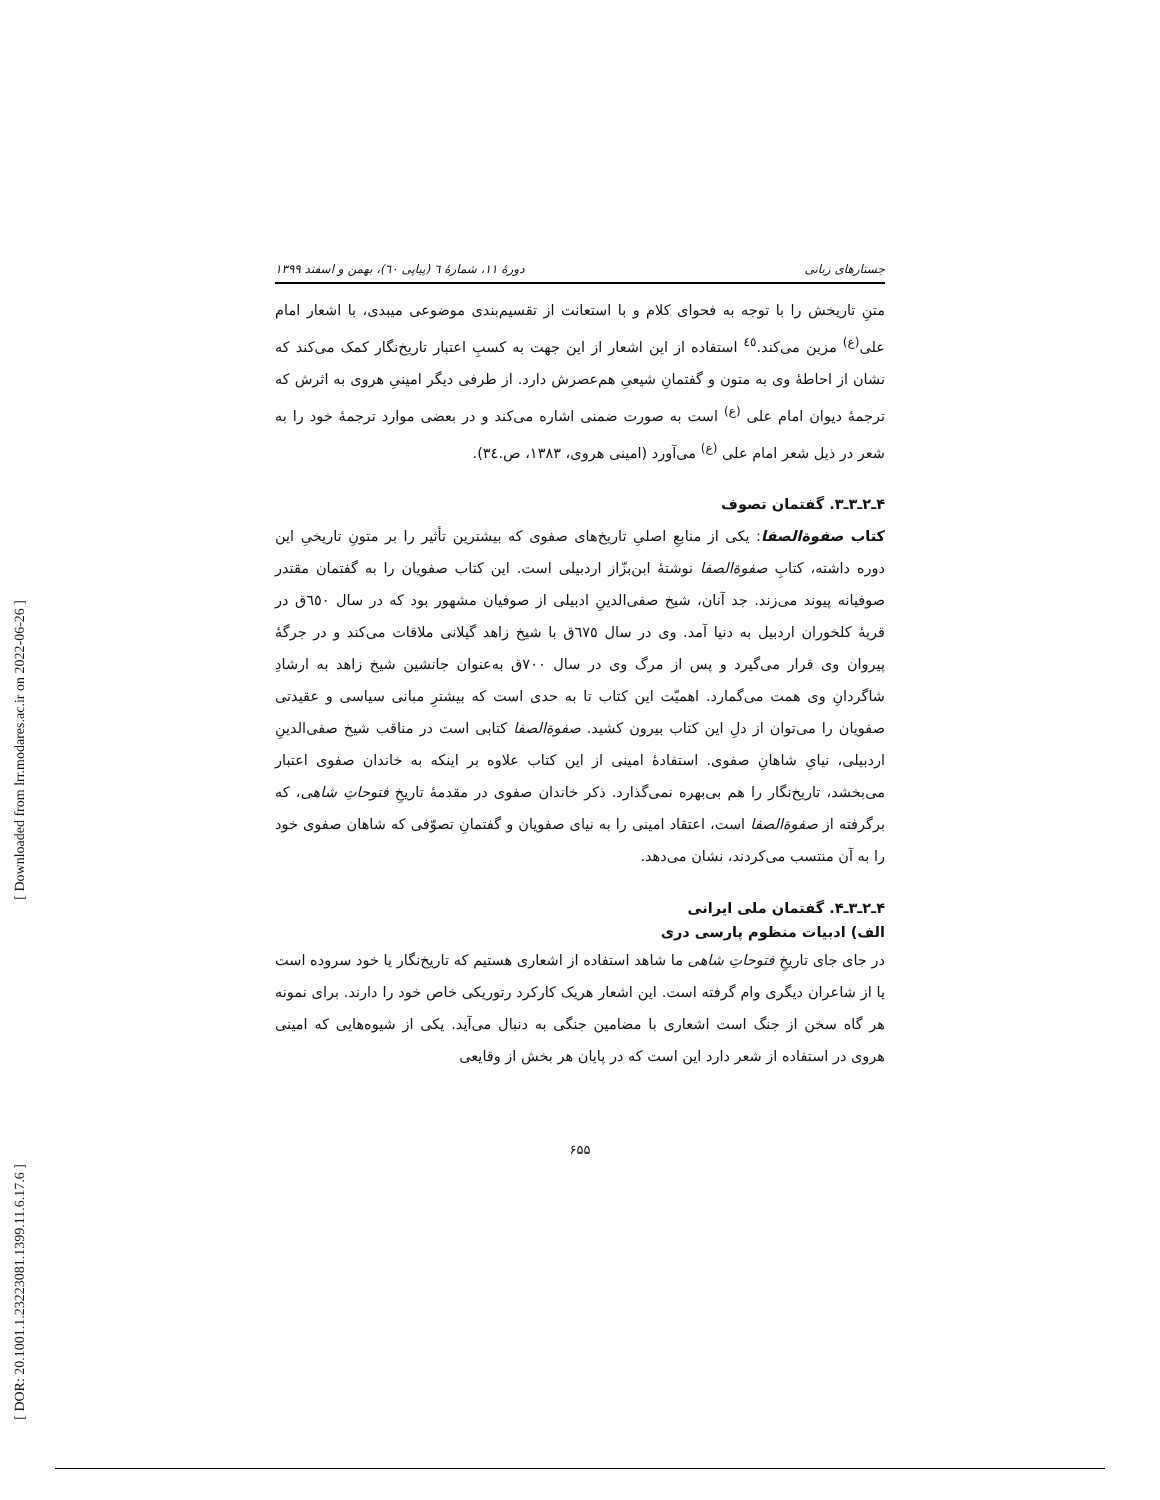[ Downloaded from lrr.modares.ac.ir on 2022-06-26 ]
[ DOR: 20.1001.1.23223081.1399.11.6.17.6 ]
جستارهای زبانی دورهٔ ۱۱، شمارهٔ ٦ (پیاپی ٦٠)، بهمن و اسفند ۱۳۹۹
متنِ تاریخش را با توجه به فحوای کلام و با استعانت از تقسیم‌بندی موضوعی میبدی، با اشعار امام علی<sup>(ع)</sup> مزین می‌کند.<sup>٤٥</sup> استفاده از این اشعار از این جهت به کسبِ اعتبار تاریخ‌نگار کمک می‌کند که نشان از احاطهٔ وی به متون و گفتمانِ شیعیِ هم‌عصرش دارد. از طرفی دیگر امینیِ هروی به اثرش که ترجمهٔ دیوان امام علی <sup>(ع)</sup> است به صورت ضمنی اشاره می‌کند و در بعضی موارد ترجمهٔ خود را به شعر در ذیل شعر امام علی <sup>(ع)</sup> می‌آورد (امینی هروی، ۱۳۸۳، ص.٣٤).
۴ـ۲ـ۳ـ۳. گفتمان تصوف
کتاب صفوة‌الصفا: یکی از منابعِ اصلیِ تاریخ‌های صفوی که بیشترین تأثیر را بر متونِ تاریخیِ این دوره داشته، کتابِ صفوة‌الصفا نوشتهٔ ابن‌بزّاز اردبیلی است. این کتاب صفویان را به گفتمان مقتدر صوفیانه پیوند می‌زند. جد آنان، شیخ صفی‌الدینِ ادبیلی از صوفیان مشهور بود که در سال ٦٥٠ق در قریهٔ کلخوران اردبیل به دنیا آمد. وی در سال ٦٧٥ق با شیخ زاهد گیلانی ملاقات می‌کند و در جرگهٔ پیروان وی قرار می‌گیرد و پس از مرگ وی در سال ۷۰۰ق به‌عنوان جانشین شیخ زاهد به ارشادِ شاگردانِ وی همت می‌گمارد. اهمیّت این کتاب تا به حدی است که بیشترِ مبانی سیاسی و عقیدتی صفویان را می‌توان از دلِ این کتاب بیرون کشید. صفوة‌الصفا کتابی است در مناقب شیخ صفی‌الدینِ اردبیلی، نیایِ شاهانِ صفوی. استفادهٔ امینی از این کتاب علاوه بر اینکه به خاندان صفوی اعتبار می‌بخشد، تاریخ‌نگار را هم بی‌بهره نمی‌گذارد. ذکر خاندان صفوی در مقدمهٔ تاریخِ فتوحاتِ شاهی، که برگرفته از صفوة‌الصفا است، اعتقاد امینی را به نیای صفویان و گفتمانِ تصوّفی که شاهان صفوی خود را به آن منتسب می‌کردند، نشان می‌دهد.
۴ـ۲ـ۳ـ۴. گفتمان ملی ایرانی
الف) ادبیات منظوم پارسی دری
در جای جای تاریخِ فتوحاتِ شاهی ما شاهد استفاده از اشعاری هستیم که تاریخ‌نگار یا خود سروده است یا از شاعران دیگری وام گرفته است. این اشعار هریک کارکرد رتوریکی خاص خود را دارند. برای نمونه هر گاه سخن از جنگ است اشعاری با مضامین جنگی به دنبال می‌آید. یکی از شیوه‌هایی که امینی هروی در استفاده از شعر دارد این است که در پایان هر بخش از وقایعی
۶۵۵